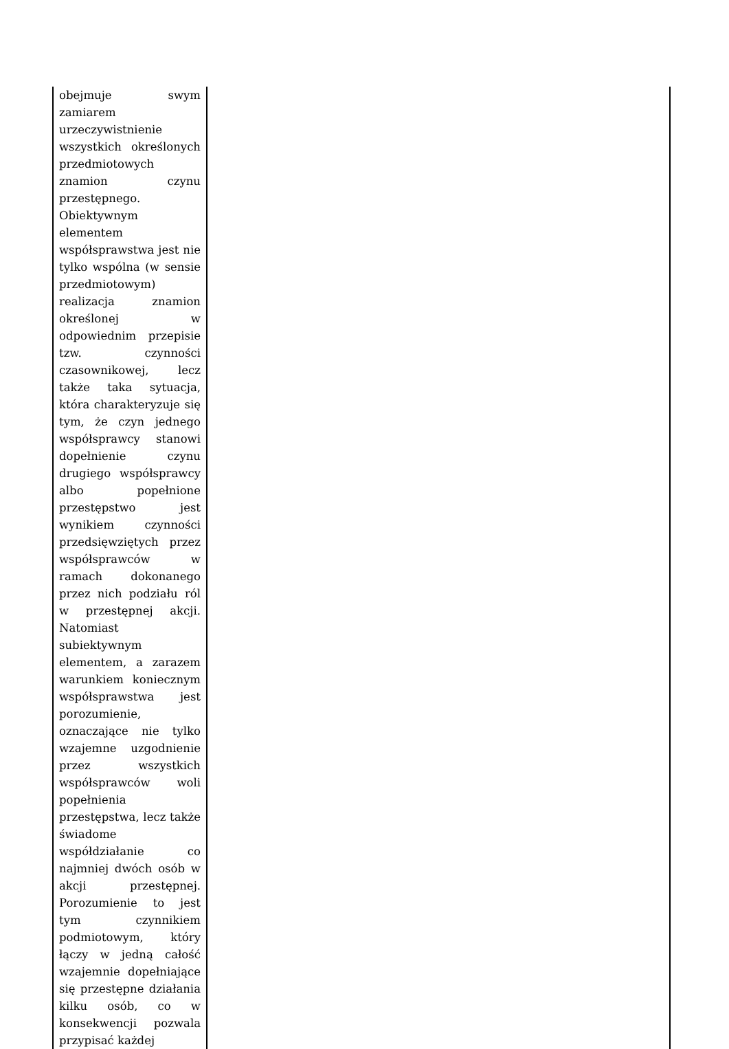| obejmuje swym zamiarem urzeczywistnienie wszystkich określonych przedmiotowych znamion czynu przestępnego. Obiektywnym elementem współsprawstwa jest nie tylko wspólna (w sensie przedmiotowym) realizacja znamion określonej w odpowiednim przepisie tzw. czynności czasownikowej, lecz także taka sytuacja, która charakteryzuje się tym, że czyn jednego współsprawcy stanowi dopełnienie czynu drugiego współsprawcy albo popełnione przestępstwo jest wynikiem czynności przedsięwziętych przez współsprawców w ramach dokonanego przez nich podziału ról w przestępnej akcji. Natomiast subiektywnym elementem, a zarazem warunkiem koniecznym współsprawstwa jest porozumienie, oznaczające nie tylko wzajemne uzgodnienie przez wszystkich współsprawców woli popełnienia przestępstwa, lecz także świadome współdziałanie co najmniej dwóch osób w akcji przestępnej. Porozumienie to jest tym czynnikiem podmiotowym, który łączy w jedną całość wzajemnie dopełniające się przestępne działania kilku osób, co w konsekwencji pozwala przypisać każdej | |